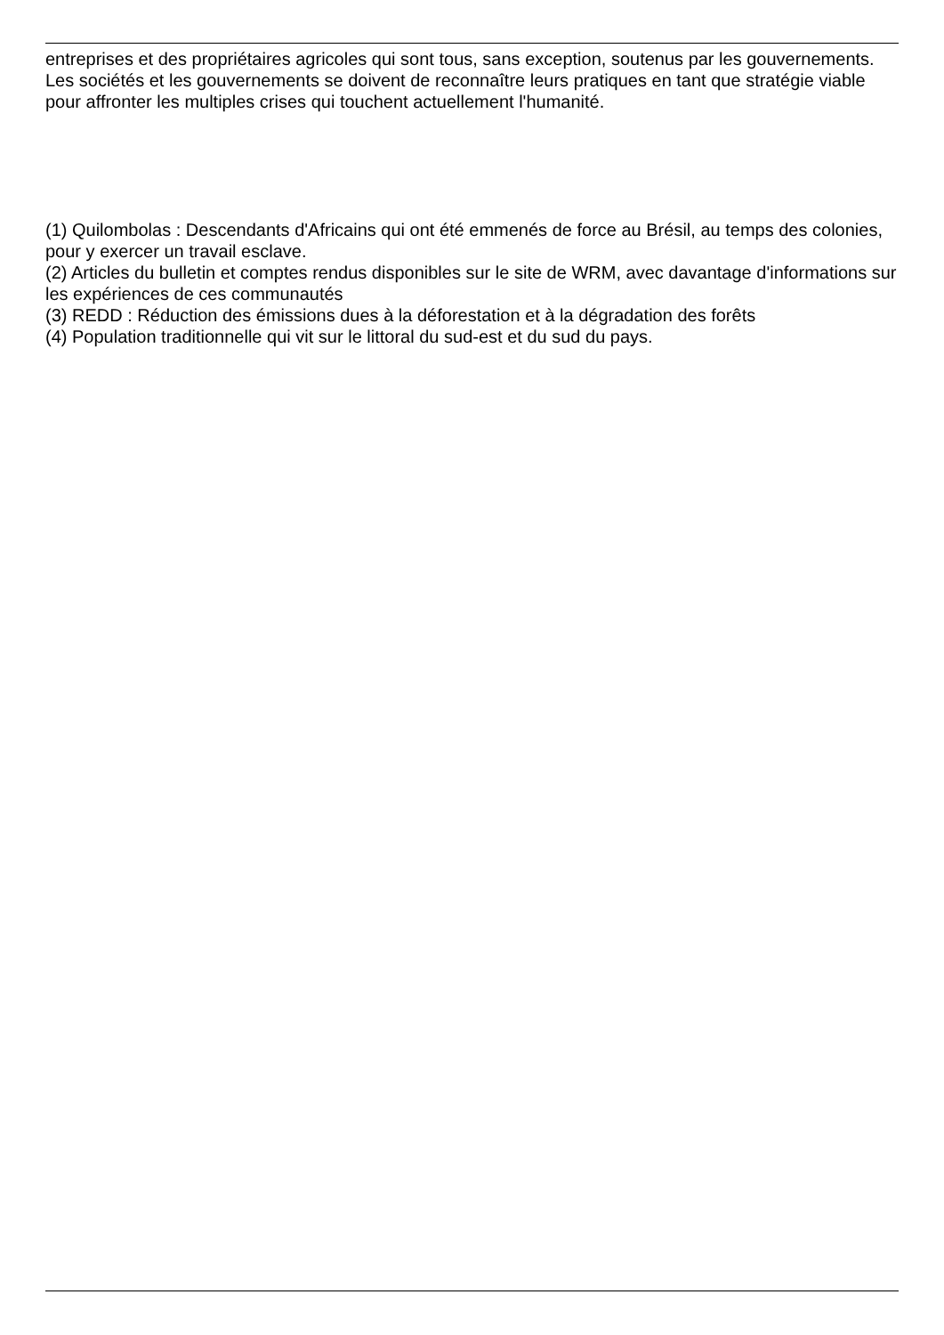entreprises et des propriétaires agricoles qui sont tous, sans exception, soutenus par les gouvernements. Les sociétés et les gouvernements se doivent de reconnaître leurs pratiques en tant que stratégie viable pour affronter les multiples crises qui touchent actuellement l'humanité.
(1) Quilombolas : Descendants d'Africains qui ont été emmenés de force au Brésil, au temps des colonies, pour y exercer un travail esclave.
(2) Articles du bulletin et comptes rendus disponibles sur le site de WRM, avec davantage d'informations sur les expériences de ces communautés
(3) REDD : Réduction des émissions dues à la déforestation et à la dégradation des forêts
(4) Population traditionnelle qui vit sur le littoral du sud-est et du sud du pays.